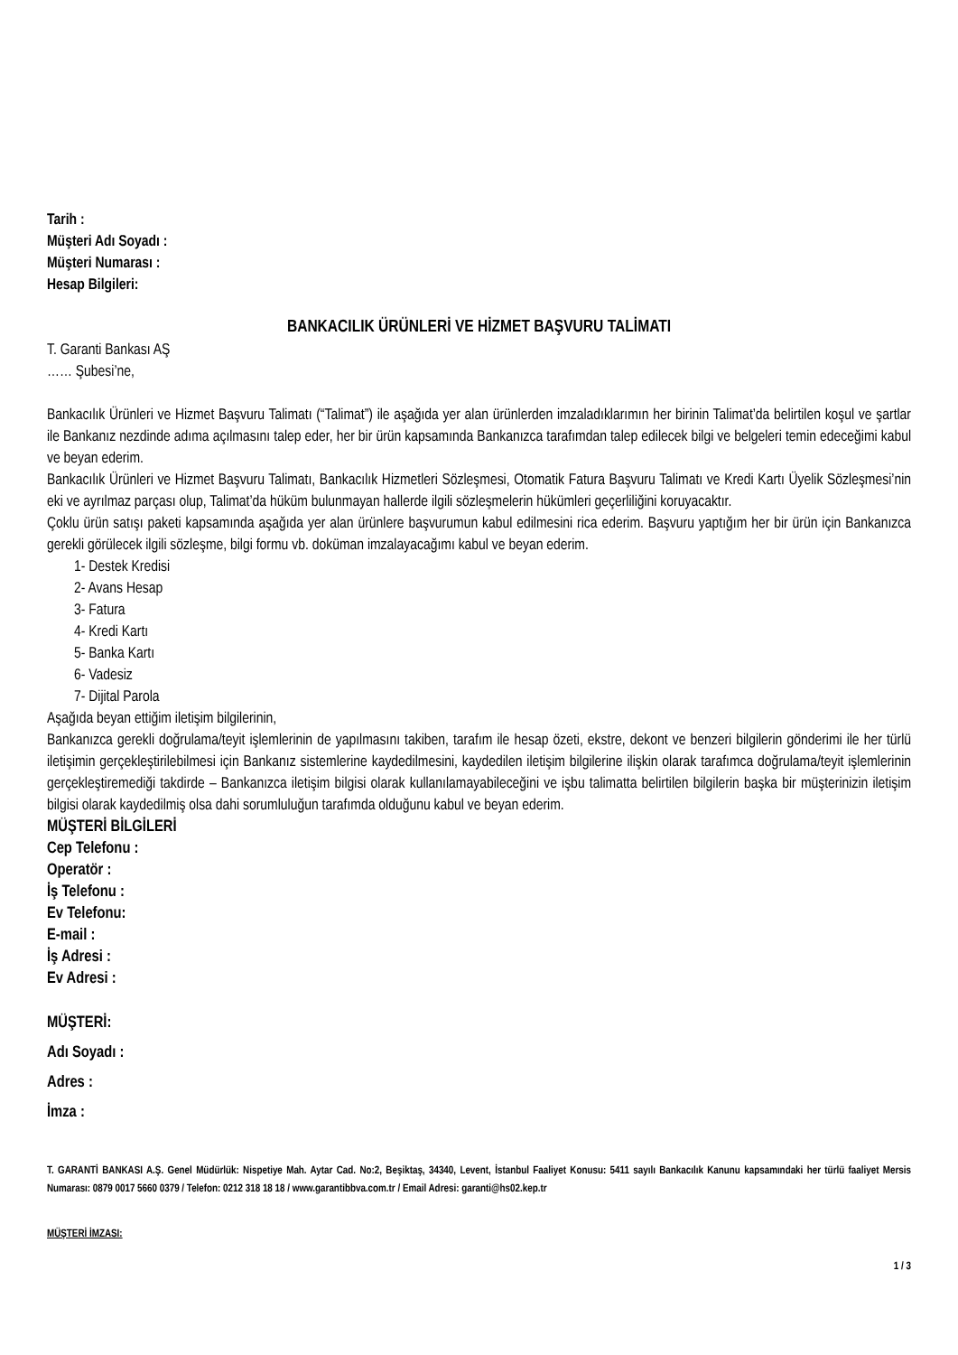Tarih :
Müşteri Adı Soyadı :
Müşteri Numarası :
Hesap Bilgileri:
BANKACILIK ÜRÜNLERİ VE HİZMET BAŞVURU TALİMATI
T. Garanti Bankası AŞ
…… Şubesi’ne,
Bankacılık Ürünleri ve Hizmet Başvuru Talimatı (“Talimat”) ile aşağıda yer alan ürünlerden imzaladıklarımın her birinin Talimat’da belirtilen koşul ve şartlar ile Bankanız nezdinde adıma açılmasını talep eder, her bir ürün kapsamında Bankanızca tarafımdan talep edilecek bilgi ve belgeleri temin edeceğimi kabul ve beyan ederim.
Bankacılık Ürünleri ve Hizmet Başvuru Talimatı, Bankacılık Hizmetleri Sözleşmesi, Otomatik Fatura Başvuru Talimatı ve Kredi Kartı Üyelik Sözleşmesi’nin eki ve ayrılmaz parçası olup, Talimat’da hüküm bulunmayan hallerde ilgili sözleşmelerin hükümleri geçerliliğini koruyacaktır.
Çoklu ürün satışı paketi kapsamında aşağıda yer alan ürünlere başvurumun kabul edilmesini rica ederim. Başvuru yaptığım her bir ürün için Bankanızca gerekli görülecek ilgili sözleşme, bilgi formu vb. doküman imzalayacağımı kabul ve beyan ederim.
1- Destek Kredisi
2- Avans Hesap
3- Fatura
4- Kredi Kartı
5- Banka Kartı
6- Vadesiz
7- Dijital Parola
Aşağıda beyan ettiğim iletişim bilgilerinin,
Bankanızca gerekli doğrulama/teyit işlemlerinin de yapılmasını takiben, tarafım ile hesap özeti, ekstre, dekont ve benzeri bilgilerin gönderimi ile her türlü iletişimin gerçekleştirilebilmesi için Bankanız sistemlerine kaydedilmesini, kaydedilen iletişim bilgilerine ilişkin olarak tarafımca doğrulama/teyit işlemlerinin gerçekleştiremediği takdirde – Bankanızca iletişim bilgisi olarak kullanılamayabileceğini ve işbu talimatta belirtilen bilgilerin başka bir müşterinizin iletişim bilgisi olarak kaydedilmiş olsa dahi sorumluluğun tarafımda olduğunu kabul ve beyan ederim.
MÜŞTERİ BİLGİLERİ
Cep Telefonu :
Operatör :
İş Telefonu :
Ev Telefonu:
E-mail :
İş Adresi :
Ev Adresi :
MÜŞTERİ:
Adı Soyadı :
Adres :
İmza :
T. GARANTİ BANKASI A.Ş. Genel Müdürlük: Nispetiye Mah. Aytar Cad. No:2, Beşiktaş, 34340, Levent, İstanbul Faaliyet Konusu: 5411 sayılı Bankacılık Kanunu kapsamındaki her türlü faaliyet Mersis Numarası: 0879 0017 5660 0379 / Telefon: 0212 318 18 18 / www.garantibbva.com.tr / Email Adresi: garanti@hs02.kep.tr
MÜŞTERİ İMZASI:
1 / 3